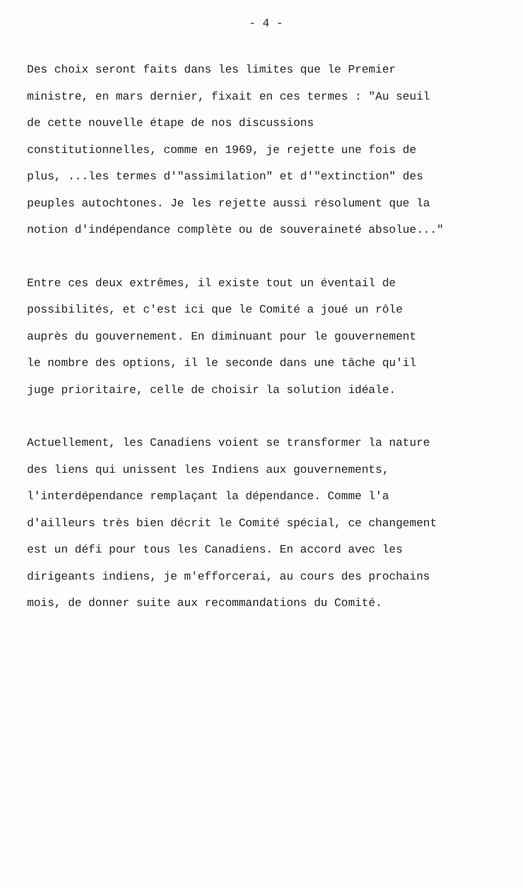- 4 -
Des choix seront faits dans les limites que le Premier
ministre, en mars dernier, fixait en ces termes : "Au seuil
de cette nouvelle étape de nos discussions
constitutionnelles, comme en 1969, je rejette une fois de
plus, ...les termes d'"assimilation" et d'"extinction" des
peuples autochtones. Je les rejette aussi résolument que la
notion d'indépendance complète ou de souveraineté absolue..."
Entre ces deux extrêmes, il existe tout un éventail de
possibilités, et c'est ici que le Comité a joué un rôle
auprès du gouvernement. En diminuant pour le gouvernement
le nombre des options, il le seconde dans une tâche qu'il
juge prioritaire, celle de choisir la solution idéale.
Actuellement, les Canadiens voient se transformer la nature
des liens qui unissent les Indiens aux gouvernements,
l'interdépendance remplaçant la dépendance. Comme l'a
d'ailleurs très bien décrit le Comité spécial, ce changement
est un défi pour tous les Canadiens. En accord avec les
dirigeants indiens, je m'efforcerai, au cours des prochains
mois, de donner suite aux recommandations du Comité.